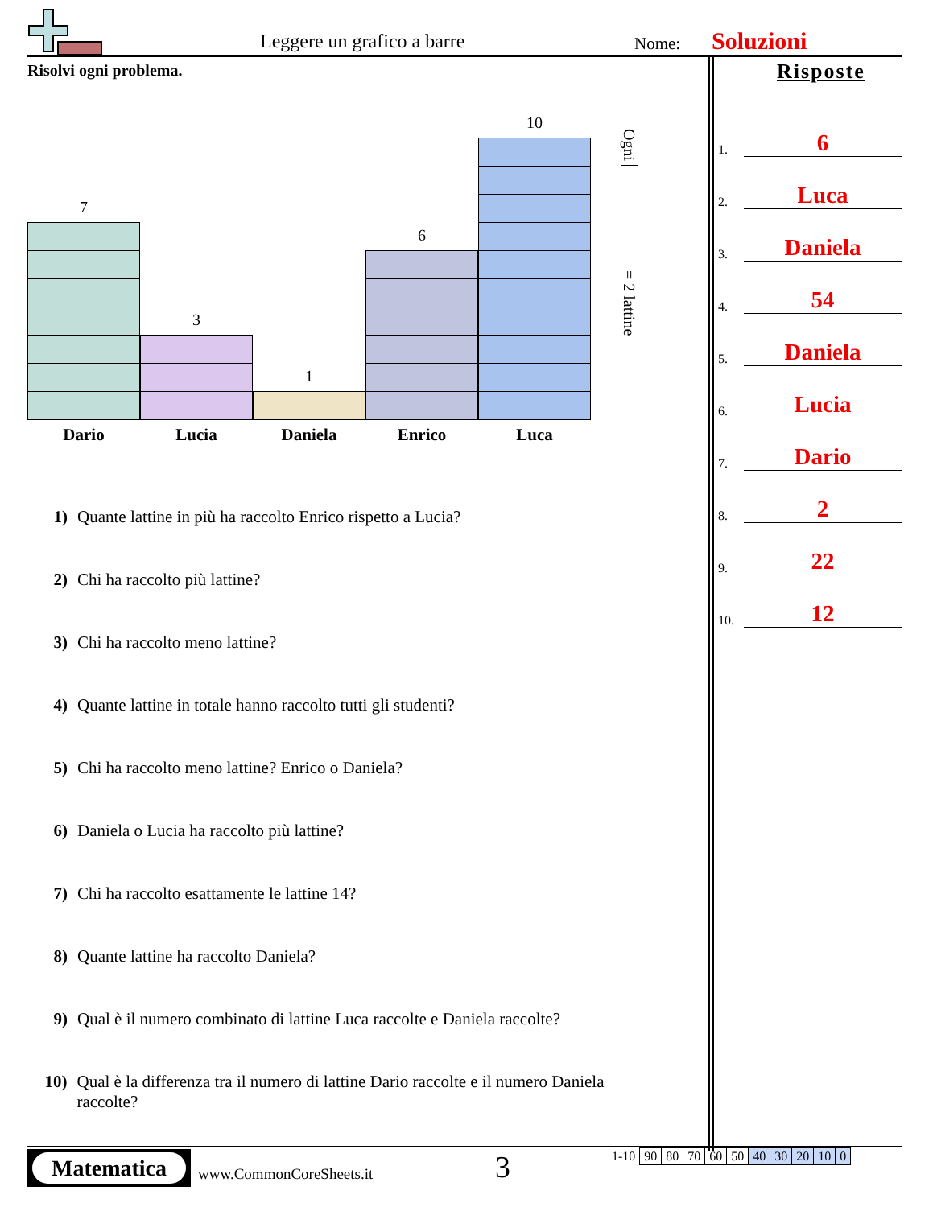Leggere un grafico a barre Nome: Soluzioni
Risolvi ogni problema. Risposte
1. 6
2. Luca
3. Daniela
4. 54
5. Daniela
6. Lucia
7. Dario
8. 2
9. 22
10. 12
7
3
1
6
10
Dario Lucia Daniela Enrico Luca
Ogni = 2 lattine
1) Quante lattine in più ha raccolto Enrico rispetto a Lucia?
2) Chi ha raccolto più lattine?
3) Chi ha raccolto meno lattine?
4) Quante lattine in totale hanno raccolto tutti gli studenti?
5) Chi ha raccolto meno lattine? Enrico o Daniela?
6) Daniela o Lucia ha raccolto più lattine?
7) Chi ha raccolto esattamente le lattine 14?
8) Quante lattine ha raccolto Daniela?
9) Qual è il numero combinato di lattine Luca raccolte e Daniela raccolte?
10) Qual è la differenza tra il numero di lattine Dario raccolte e il numero Daniela raccolte?
Matematica
www.CommonCoreSheets.it 3
| 1-10 | 90 | 80 | 70 | 60 | 50 | 40 | 30 | 20 | 10 | 0 |